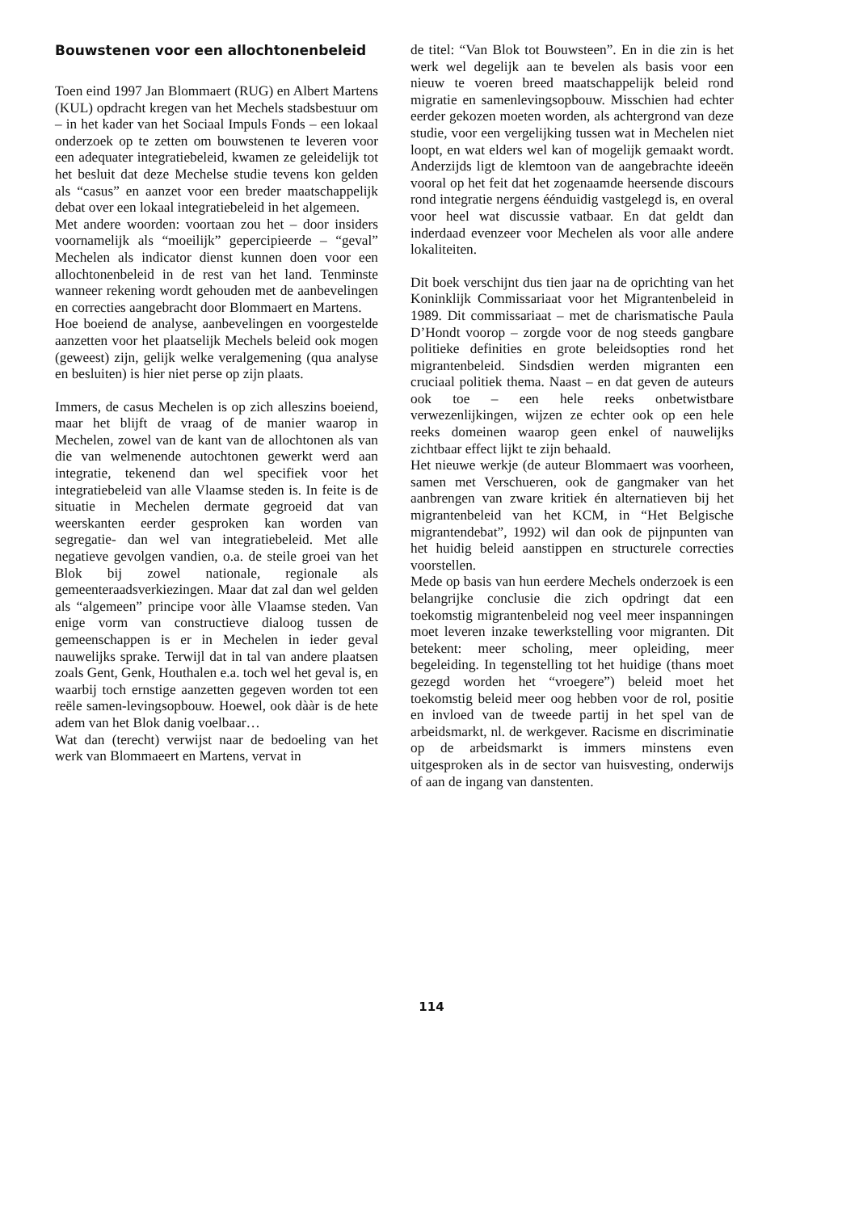Bouwstenen voor een allochtonenbeleid
Toen eind 1997 Jan Blommaert (RUG) en Albert Martens (KUL) opdracht kregen van het Mechels stadsbestuur om – in het kader van het Sociaal Impuls Fonds – een lokaal onderzoek op te zetten om bouwstenen te leveren voor een adequater integratiebeleid, kwamen ze geleidelijk tot het besluit dat deze Mechelse studie tevens kon gelden als “casus” en aanzet voor een breder maatschappelijk debat over een lokaal integratiebeleid in het algemeen.
Met andere woorden: voortaan zou het – door insiders voornamelijk als “moeilijk” gepercipieerde – “geval” Mechelen als indicator dienst kunnen doen voor een allochtonenbeleid in de rest van het land. Tenminste wanneer rekening wordt gehouden met de aanbevelingen en correcties aangebracht door Blommaert en Martens.
Hoe boeiend de analyse, aanbevelingen en voorgestelde aanzetten voor het plaatselijk Mechels beleid ook mogen (geweest) zijn, gelijk welke veralgemening (qua analyse en besluiten) is hier niet perse op zijn plaats.
Immers, de casus Mechelen is op zich alleszins boeiend, maar het blijft de vraag of de manier waarop in Mechelen, zowel van de kant van de allochtonen als van die van welmenende autochtonen gewerkt werd aan integratie, tekenend dan wel specifiek voor het integratiebeleid van alle Vlaamse steden is. In feite is de situatie in Mechelen dermate gegroeid dat van weerskanten eerder gesproken kan worden van segregatie- dan wel van integratiebeleid. Met alle negatieve gevolgen vandien, o.a. de steile groei van het Blok bij zowel nationale, regionale als gemeenteraadsverkiezingen. Maar dat zal dan wel gelden als “algemeen” principe voor àlle Vlaamse steden. Van enige vorm van constructieve dialoog tussen de gemeenschappen is er in Mechelen in ieder geval nauwelijks sprake. Terwijl dat in tal van andere plaatsen zoals Gent, Genk, Houthalen e.a. toch wel het geval is, en waarbij toch ernstige aanzetten gegeven worden tot een reële samen-levingsopbouw. Hoewel, ook dààr is de hete adem van het Blok danig voelbaar…
Wat dan (terecht) verwijst naar de bedoeling van het werk van Blommaeert en Martens, vervat in
de titel: “Van Blok tot Bouwsteen”. En in die zin is het werk wel degelijk aan te bevelen als basis voor een nieuw te voeren breed maatschappelijk beleid rond migratie en samenlevingsopbouw. Misschien had echter eerder gekozen moeten worden, als achtergrond van deze studie, voor een vergelijking tussen wat in Mechelen niet loopt, en wat elders wel kan of mogelijk gemaakt wordt. Anderzijds ligt de klemtoon van de aangebrachte ideeën vooral op het feit dat het zogenaamde heersende discours rond integratie nergens éénduidig vastgelegd is, en overal voor heel wat discussie vatbaar. En dat geldt dan inderdaad evenzeer voor Mechelen als voor alle andere lokaliteiten.
Dit boek verschijnt dus tien jaar na de oprichting van het Koninklijk Commissariaat voor het Migrantenbeleid in 1989. Dit commissariaat – met de charismatische Paula D’Hondt voorop – zorgde voor de nog steeds gangbare politieke definities en grote beleidsopties rond het migrantenbeleid. Sindsdien werden migranten een cruciaal politiek thema. Naast – en dat geven de auteurs ook toe – een hele reeks onbetwistbare verwezenlijkingen, wijzen ze echter ook op een hele reeks domeinen waarop geen enkel of nauwelijks zichtbaar effect lijkt te zijn behaald.
Het nieuwe werkje (de auteur Blommaert was voorheen, samen met Verschueren, ook de gangmaker van het aanbrengen van zware kritiek én alternatieven bij het migrantenbeleid van het KCM, in “Het Belgische migrantendebat”, 1992) wil dan ook de pijnpunten van het huidig beleid aanstippen en structurele correcties voorstellen.
Mede op basis van hun eerdere Mechels onderzoek is een belangrijke conclusie die zich opdringt dat een toekomstig migrantenbeleid nog veel meer inspanningen moet leveren inzake tewerkstelling voor migranten. Dit betekent: meer scholing, meer opleiding, meer begeleiding. In tegenstelling tot het huidige (thans moet gezegd worden het “vroegere”) beleid moet het toekomstig beleid meer oog hebben voor de rol, positie en invloed van de tweede partij in het spel van de arbeidsmarkt, nl. de werkgever. Racisme en discriminatie op de arbeidsmarkt is immers minstens even uitgesproken als in de sector van huisvesting, onderwijs of aan de ingang van danstenten.
114